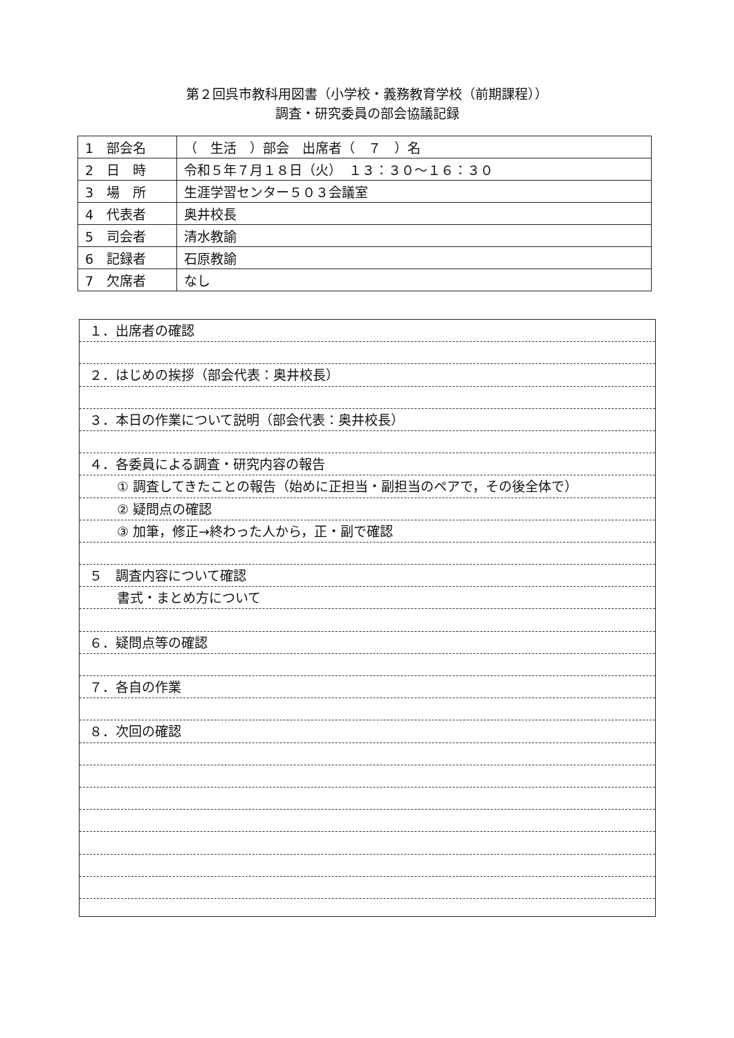第２回呉市教科用図書（小学校・義務教育学校（前期課程））
調査・研究委員の部会協議記録
| 1 部会名 | （ 生活 ）部会 出席者（ ７ ）名 |
| 2 日 時 | 令和５年７月１８日（火） １３：３０～１６：３０ |
| 3 場 所 | 生涯学習センター５０３会議室 |
| 4 代表者 | 奥井校長 |
| 5 司会者 | 清水教諭 |
| 6 記録者 | 石原教諭 |
| 7 欠席者 | なし |
１．出席者の確認
２．はじめの挨拶（部会代表：奥井校長）
３．本日の作業について説明（部会代表：奥井校長）
４．各委員による調査・研究内容の報告
① 調査してきたことの報告（始めに正担当・副担当のペアで，その後全体で）
② 疑問点の確認
③ 加筆，修正→終わった人から，正・副で確認
５　調査内容について確認
書式・まとめ方について
６．疑問点等の確認
７．各自の作業
８．次回の確認